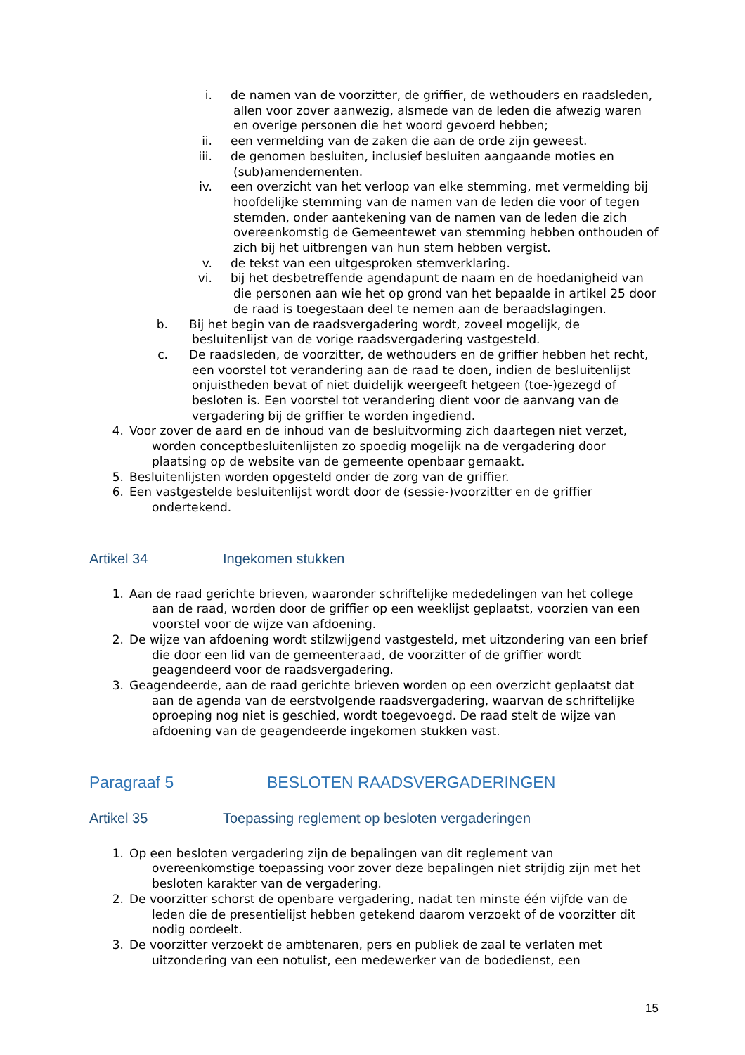i. de namen van de voorzitter, de griffier, de wethouders en raadsleden, allen voor zover aanwezig, alsmede van de leden die afwezig waren en overige personen die het woord gevoerd hebben;
ii. een vermelding van de zaken die aan de orde zijn geweest.
iii. de genomen besluiten, inclusief besluiten aangaande moties en (sub)amendementen.
iv. een overzicht van het verloop van elke stemming, met vermelding bij hoofdelijke stemming van de namen van de leden die voor of tegen stemden, onder aantekening van de namen van de leden die zich overeenkomstig de Gemeentewet van stemming hebben onthouden of zich bij het uitbrengen van hun stem hebben vergist.
v. de tekst van een uitgesproken stemverklaring.
vi. bij het desbetreffende agendapunt de naam en de hoedanigheid van die personen aan wie het op grond van het bepaalde in artikel 25 door de raad is toegestaan deel te nemen aan de beraadslagingen.
b. Bij het begin van de raadsvergadering wordt, zoveel mogelijk, de besluitenlijst van de vorige raadsvergadering vastgesteld.
c. De raadsleden, de voorzitter, de wethouders en de griffier hebben het recht, een voorstel tot verandering aan de raad te doen, indien de besluitenlijst onjuistheden bevat of niet duidelijk weergeeft hetgeen (toe-)gezegd of besloten is. Een voorstel tot verandering dient voor de aanvang van de vergadering bij de griffier te worden ingediend.
4. Voor zover de aard en de inhoud van de besluitvorming zich daartegen niet verzet, worden conceptbesluitenlijsten zo spoedig mogelijk na de vergadering door plaatsing op de website van de gemeente openbaar gemaakt.
5. Besluitenlijsten worden opgesteld onder de zorg van de griffier.
6. Een vastgestelde besluitenlijst wordt door de (sessie-)voorzitter en de griffier ondertekend.
Artikel 34 Ingekomen stukken
1. Aan de raad gerichte brieven, waaronder schriftelijke mededelingen van het college aan de raad, worden door de griffier op een weeklijst geplaatst, voorzien van een voorstel voor de wijze van afdoening.
2. De wijze van afdoening wordt stilzwijgend vastgesteld, met uitzondering van een brief die door een lid van de gemeenteraad, de voorzitter of de griffier wordt geagendeerd voor de raadsvergadering.
3. Geagendeerde, aan de raad gerichte brieven worden op een overzicht geplaatst dat aan de agenda van de eerstvolgende raadsvergadering, waarvan de schriftelijke oproeping nog niet is geschied, wordt toegevoegd. De raad stelt de wijze van afdoening van de geagendeerde ingekomen stukken vast.
Paragraaf 5 BESLOTEN RAADSVERGADERINGEN
Artikel 35 Toepassing reglement op besloten vergaderingen
1. Op een besloten vergadering zijn de bepalingen van dit reglement van overeenkomstige toepassing voor zover deze bepalingen niet strijdig zijn met het besloten karakter van de vergadering.
2. De voorzitter schorst de openbare vergadering, nadat ten minste één vijfde van de leden die de presentielijst hebben getekend daarom verzoekt of de voorzitter dit nodig oordeelt.
3. De voorzitter verzoekt de ambtenaren, pers en publiek de zaal te verlaten met uitzondering van een notulist, een medewerker van de bodedienst, een
15